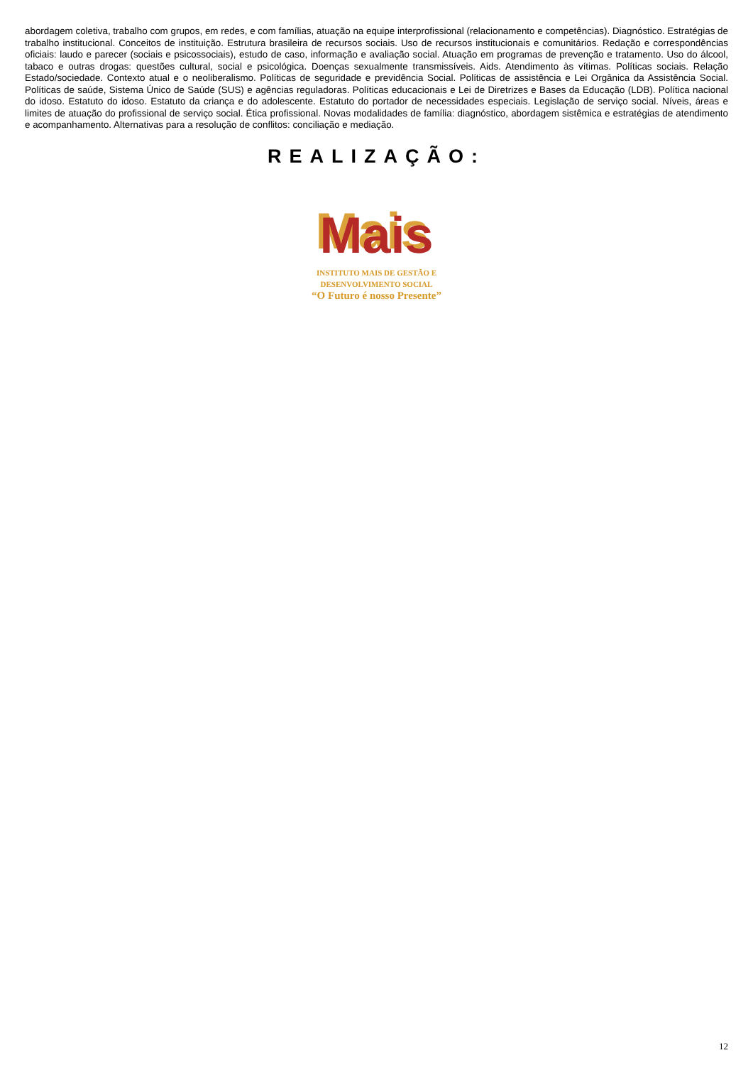abordagem coletiva, trabalho com grupos, em redes, e com famílias, atuação na equipe interprofissional (relacionamento e competências). Diagnóstico. Estratégias de trabalho institucional. Conceitos de instituição. Estrutura brasileira de recursos sociais. Uso de recursos institucionais e comunitários. Redação e correspondências oficiais: laudo e parecer (sociais e psicossociais), estudo de caso, informação e avaliação social. Atuação em programas de prevenção e tratamento. Uso do álcool, tabaco e outras drogas: questões cultural, social e psicológica. Doenças sexualmente transmissíveis. Aids. Atendimento às vítimas. Políticas sociais. Relação Estado/sociedade. Contexto atual e o neoliberalismo. Políticas de seguridade e previdência Social. Políticas de assistência e Lei Orgânica da Assistência Social. Políticas de saúde, Sistema Único de Saúde (SUS) e agências reguladoras. Políticas educacionais e Lei de Diretrizes e Bases da Educação (LDB). Política nacional do idoso. Estatuto do idoso. Estatuto da criança e do adolescente. Estatuto do portador de necessidades especiais. Legislação de serviço social. Níveis, áreas e limites de atuação do profissional de serviço social. Ética profissional. Novas modalidades de família: diagnóstico, abordagem sistêmica e estratégias de atendimento e acompanhamento. Alternativas para a resolução de conflitos: conciliação e mediação.
REALIZAÇÃO:
Mais
INSTITUTO MAIS DE GESTÃO E
DESENVOLVIMENTO SOCIAL
“O Futuro é nosso Presente”
12